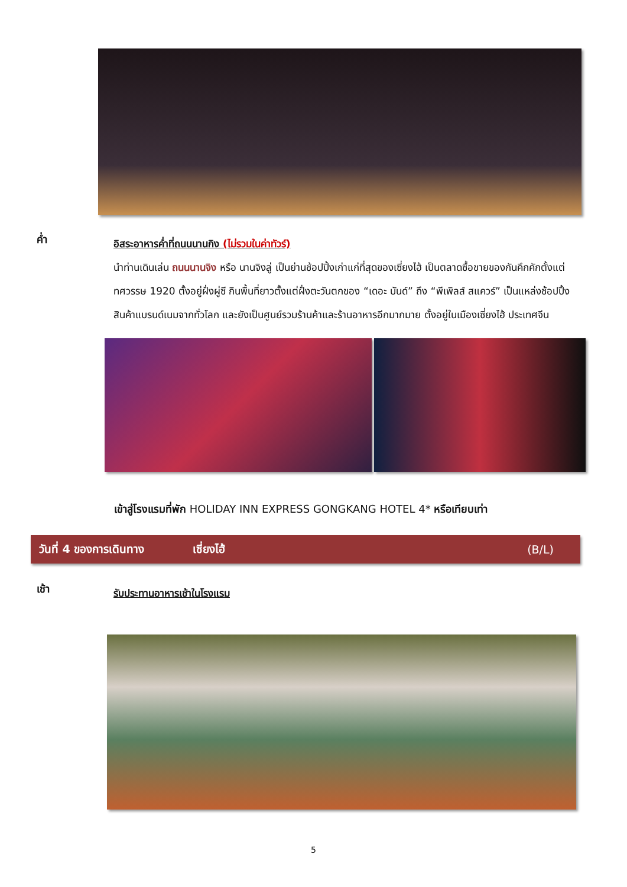ค่ำ
อิสระอาหารค่ำที่ถนนนานกิง (ไม่รวมในค่าทัวร์)
นำท่านเดินเล่น ถนนนานจิง หรือ นานจิงลู่ เป็นย่านช้อปปิ้งเก่าแก่ที่สุดของเซี่ยงไฮ้ เป็นตลาดซื้อขายของกันคึกคักตั้งแต่ทศวรรษ 1920 ตั้งอยู่ฝั่งผู่ซี กินพื้นที่ยาวตั้งแต่ฝั่งตะวันตกของ “เดอะ บันด์” ถึง “พีเพิลส์ สแควร์” เป็นแหล่งช้อปปิ้งสินค้าแบรนด์เนมจากทั่วโลก และยังเป็นศูนย์รวมร้านค้าและร้านอาหารอีกมากมาย ตั้งอยู่ในเมืองเซี่ยงไฮ้ ประเทศจีน
เข้าสู่โรงแรมที่พัก HOLIDAY INN EXPRESS GONGKANG HOTEL 4* หรือเทียบเท่า
วันที่ 4 ของการเดินทาง เซี่ยงไฮ้ (B/L)
เช้า
รับประทานอาหารเช้าในโรงแรม
5